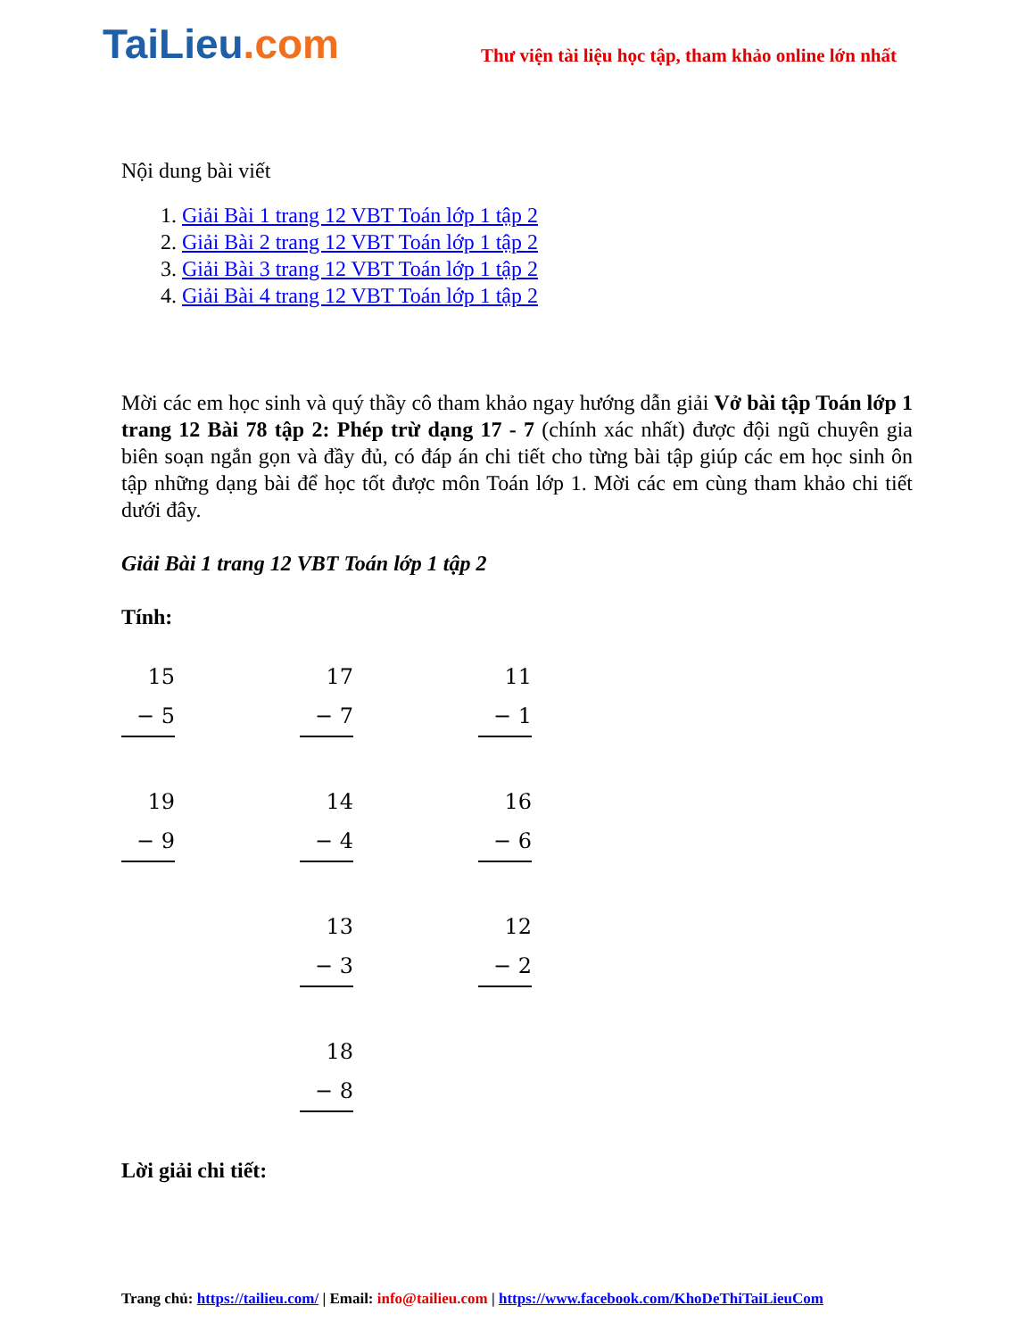TaiLieu.com
Thư viện tài liệu học tập, tham khảo online lớn nhất
Nội dung bài viết
1. Giải Bài 1 trang 12 VBT Toán lớp 1 tập 2
2. Giải Bài 2 trang 12 VBT Toán lớp 1 tập 2
3. Giải Bài 3 trang 12 VBT Toán lớp 1 tập 2
4. Giải Bài 4 trang 12 VBT Toán lớp 1 tập 2
Mời các em học sinh và quý thầy cô tham khảo ngay hướng dẫn giải Vở bài tập Toán lớp 1 trang 12 Bài 78 tập 2: Phép trừ dạng 17 - 7 (chính xác nhất) được đội ngũ chuyên gia biên soạn ngắn gọn và đầy đủ, có đáp án chi tiết cho từng bài tập giúp các em học sinh ôn tập những dạng bài để học tốt được môn Toán lớp 1. Mời các em cùng tham khảo chi tiết dưới đây.
Giải Bài 1 trang 12 VBT Toán lớp 1 tập 2
Tính:
15
− 5
17
− 7
11
− 1
19
− 9
14
− 4
16
− 6
13
− 3
12
− 2
18
− 8
Lời giải chi tiết:
Trang chủ: https://tailieu.com/ | Email: info@tailieu.com | https://www.facebook.com/KhoDeThiTaiLieuCom